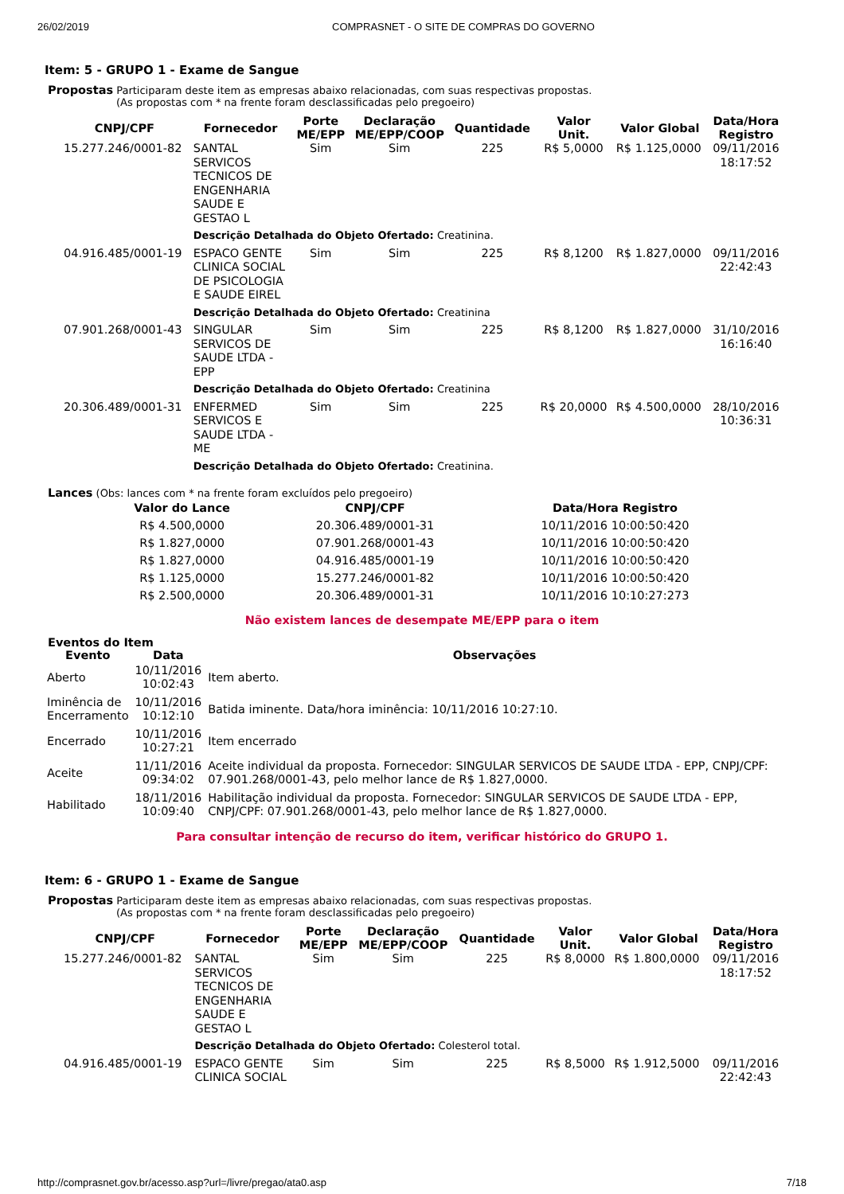26/02/2019 COMPRASNET - O SITE DE COMPRAS DO GOVERNO
Item: 5 - GRUPO 1 - Exame de Sangue
Propostas Participaram deste item as empresas abaixo relacionadas, com suas respectivas propostas.
(As propostas com * na frente foram desclassificadas pelo pregoeiro)
| CNPJ/CPF | Fornecedor | Porte ME/EPP | Declaração ME/EPP/COOP | Quantidade | Valor Unit. | Valor Global | Data/Hora Registro |
| --- | --- | --- | --- | --- | --- | --- | --- |
| 15.277.246/0001-82 | SANTAL SERVICOS TECNICOS DE ENGENHARIA SAUDE E GESTAO L | Sim | Sim | 225 | R$ 5,0000 | R$ 1.125,0000 | 09/11/2016 18:17:52 |
| | Descrição Detalhada do Objeto Ofertado: Creatinina. | | | | | | |
| 04.916.485/0001-19 | ESPACO GENTE CLINICA SOCIAL DE PSICOLOGIA E SAUDE EIREL | Sim | Sim | 225 | R$ 8,1200 | R$ 1.827,0000 | 09/11/2016 22:42:43 |
| | Descrição Detalhada do Objeto Ofertado: Creatinina | | | | | | |
| 07.901.268/0001-43 | SINGULAR SERVICOS DE SAUDE LTDA - EPP | Sim | Sim | 225 | R$ 8,1200 | R$ 1.827,0000 | 31/10/2016 16:16:40 |
| | Descrição Detalhada do Objeto Ofertado: Creatinina | | | | | | |
| 20.306.489/0001-31 | ENFERMED SERVICOS E SAUDE LTDA - ME | Sim | Sim | 225 | R$ 20,0000 | R$ 4.500,0000 | 28/10/2016 10:36:31 |
| | Descrição Detalhada do Objeto Ofertado: Creatinina. | | | | | | |
Lances (Obs: lances com * na frente foram excluídos pelo pregoeiro)
| Valor do Lance | CNPJ/CPF | Data/Hora Registro |
| --- | --- | --- |
| R$ 4.500,0000 | 20.306.489/0001-31 | 10/11/2016 10:00:50:420 |
| R$ 1.827,0000 | 07.901.268/0001-43 | 10/11/2016 10:00:50:420 |
| R$ 1.827,0000 | 04.916.485/0001-19 | 10/11/2016 10:00:50:420 |
| R$ 1.125,0000 | 15.277.246/0001-82 | 10/11/2016 10:00:50:420 |
| R$ 2.500,0000 | 20.306.489/0001-31 | 10/11/2016 10:10:27:273 |
Não existem lances de desempate ME/EPP para o item
Eventos do Item
| Evento | Data | Observações |
| --- | --- | --- |
| Aberto | 10/11/2016 10:02:43 | Item aberto. |
| Iminência de Encerramento | 10/11/2016 10:12:10 | Batida iminente. Data/hora iminência: 10/11/2016 10:27:10. |
| Encerrado | 10/11/2016 10:27:21 | Item encerrado |
| Aceite | 11/11/2016 09:34:02 | Aceite individual da proposta. Fornecedor: SINGULAR SERVICOS DE SAUDE LTDA - EPP, CNPJ/CPF: 07.901.268/0001-43, pelo melhor lance de R$ 1.827,0000. |
| Habilitado | 18/11/2016 10:09:40 | Habilitação individual da proposta. Fornecedor: SINGULAR SERVICOS DE SAUDE LTDA - EPP, CNPJ/CPF: 07.901.268/0001-43, pelo melhor lance de R$ 1.827,0000. |
Para consultar intenção de recurso do item, verificar histórico do GRUPO 1.
Item: 6 - GRUPO 1 - Exame de Sangue
Propostas Participaram deste item as empresas abaixo relacionadas, com suas respectivas propostas.
(As propostas com * na frente foram desclassificadas pelo pregoeiro)
| CNPJ/CPF | Fornecedor | Porte ME/EPP | Declaração ME/EPP/COOP | Quantidade | Valor Unit. | Valor Global | Data/Hora Registro |
| --- | --- | --- | --- | --- | --- | --- | --- |
| 15.277.246/0001-82 | SANTAL SERVICOS TECNICOS DE ENGENHARIA SAUDE E GESTAO L | Sim | Sim | 225 | R$ 8,0000 | R$ 1.800,0000 | 09/11/2016 18:17:52 |
| | Descrição Detalhada do Objeto Ofertado: Colesterol total. | | | | | | |
| 04.916.485/0001-19 | ESPACO GENTE CLINICA SOCIAL | Sim | Sim | 225 | R$ 8,5000 | R$ 1.912,5000 | 09/11/2016 22:42:43 |
http://comprasnet.gov.br/acesso.asp?url=/livre/pregao/ata0.asp 7/18